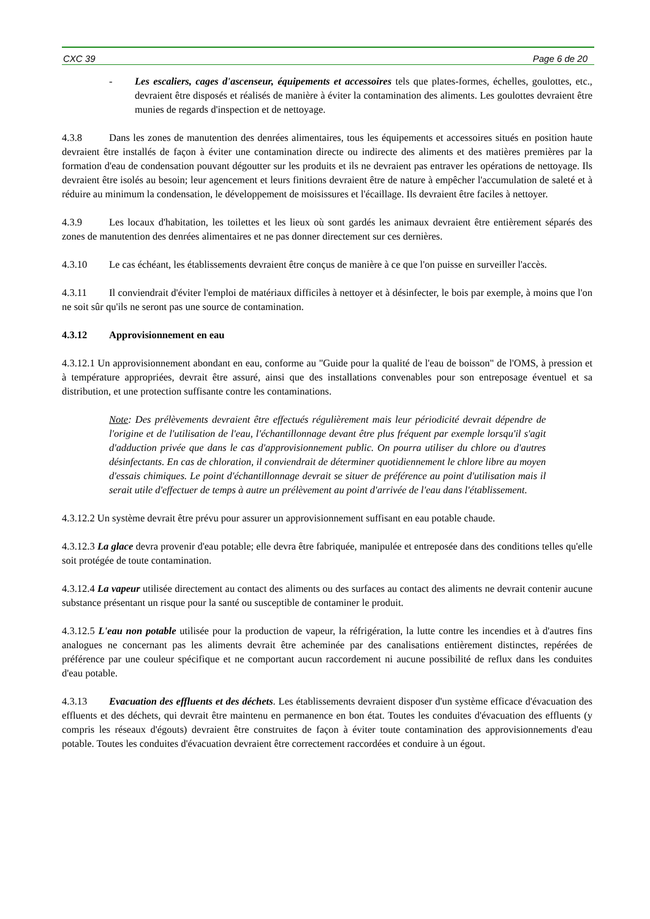CXC 39 Page 6 de 20
- Les escaliers, cages d'ascenseur, équipements et accessoires tels que plates-formes, échelles, goulottes, etc., devraient être disposés et réalisés de manière à éviter la contamination des aliments. Les goulottes devraient être munies de regards d'inspection et de nettoyage.
4.3.8 Dans les zones de manutention des denrées alimentaires, tous les équipements et accessoires situés en position haute devraient être installés de façon à éviter une contamination directe ou indirecte des aliments et des matières premières par la formation d'eau de condensation pouvant dégoutter sur les produits et ils ne devraient pas entraver les opérations de nettoyage. Ils devraient être isolés au besoin; leur agencement et leurs finitions devraient être de nature à empêcher l'accumulation de saleté et à réduire au minimum la condensation, le développement de moisissures et l'écaillage. Ils devraient être faciles à nettoyer.
4.3.9 Les locaux d'habitation, les toilettes et les lieux où sont gardés les animaux devraient être entièrement séparés des zones de manutention des denrées alimentaires et ne pas donner directement sur ces dernières.
4.3.10 Le cas échéant, les établissements devraient être conçus de manière à ce que l'on puisse en surveiller l'accès.
4.3.11 Il conviendrait d'éviter l'emploi de matériaux difficiles à nettoyer et à désinfecter, le bois par exemple, à moins que l'on ne soit sûr qu'ils ne seront pas une source de contamination.
4.3.12 Approvisionnement en eau
4.3.12.1 Un approvisionnement abondant en eau, conforme au "Guide pour la qualité de l'eau de boisson" de l'OMS, à pression et à température appropriées, devrait être assuré, ainsi que des installations convenables pour son entreposage éventuel et sa distribution, et une protection suffisante contre les contaminations.
Note: Des prélèvements devraient être effectués régulièrement mais leur périodicité devrait dépendre de l'origine et de l'utilisation de l'eau, l'échantillonnage devant être plus fréquent par exemple lorsqu'il s'agit d'adduction privée que dans le cas d'approvisionnement public. On pourra utiliser du chlore ou d'autres désinfectants. En cas de chloration, il conviendrait de déterminer quotidiennement le chlore libre au moyen d'essais chimiques. Le point d'échantillonnage devrait se situer de préférence au point d'utilisation mais il serait utile d'effectuer de temps à autre un prélèvement au point d'arrivée de l'eau dans l'établissement.
4.3.12.2 Un système devrait être prévu pour assurer un approvisionnement suffisant en eau potable chaude.
4.3.12.3 La glace devra provenir d'eau potable; elle devra être fabriquée, manipulée et entreposée dans des conditions telles qu'elle soit protégée de toute contamination.
4.3.12.4 La vapeur utilisée directement au contact des aliments ou des surfaces au contact des aliments ne devrait contenir aucune substance présentant un risque pour la santé ou susceptible de contaminer le produit.
4.3.12.5 L'eau non potable utilisée pour la production de vapeur, la réfrigération, la lutte contre les incendies et à d'autres fins analogues ne concernant pas les aliments devrait être acheminée par des canalisations entièrement distinctes, repérées de préférence par une couleur spécifique et ne comportant aucun raccordement ni aucune possibilité de reflux dans les conduites d'eau potable.
4.3.13 Evacuation des effluents et des déchets. Les établissements devraient disposer d'un système efficace d'évacuation des effluents et des déchets, qui devrait être maintenu en permanence en bon état. Toutes les conduites d'évacuation des effluents (y compris les réseaux d'égouts) devraient être construites de façon à éviter toute contamination des approvisionnements d'eau potable. Toutes les conduites d'évacuation devraient être correctement raccordées et conduire à un égout.